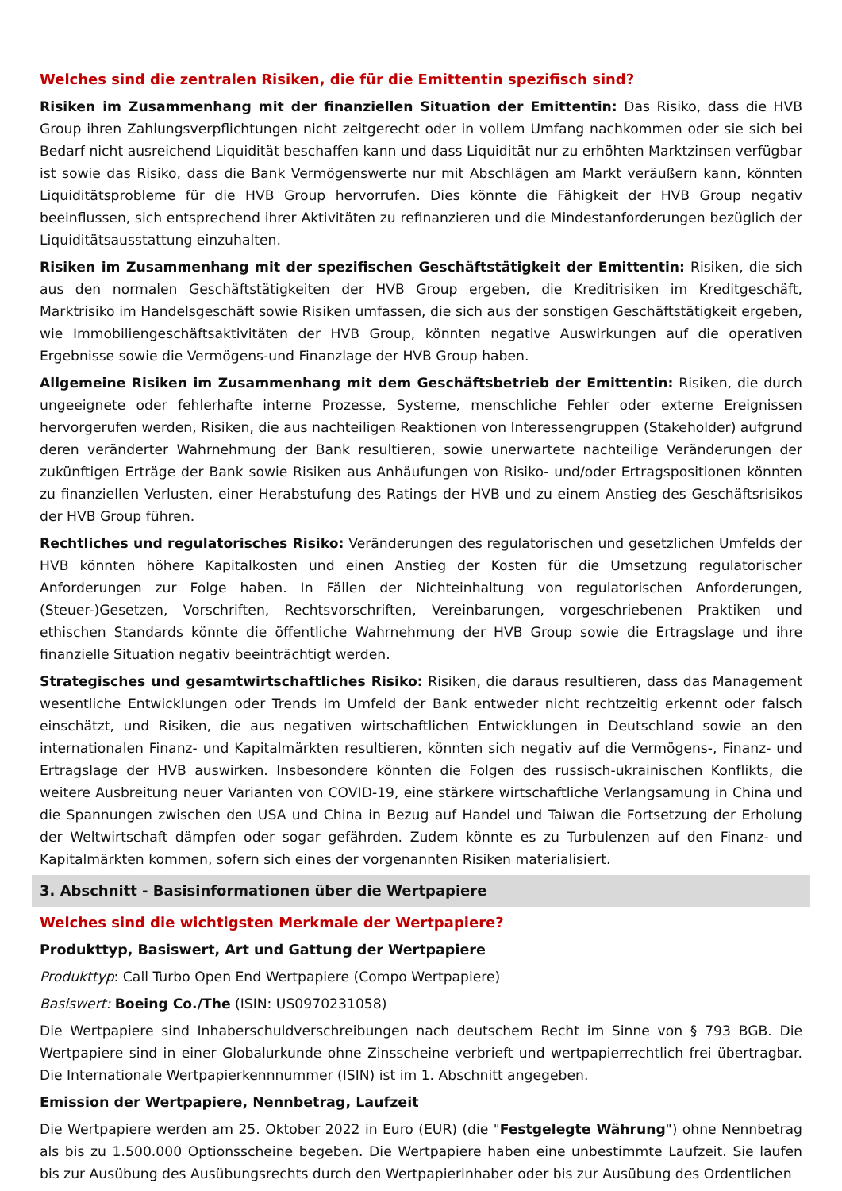Welches sind die zentralen Risiken, die für die Emittentin spezifisch sind?
Risiken im Zusammenhang mit der finanziellen Situation der Emittentin: Das Risiko, dass die HVB Group ihren Zahlungsverpflichtungen nicht zeitgerecht oder in vollem Umfang nachkommen oder sie sich bei Bedarf nicht ausreichend Liquidität beschaffen kann und dass Liquidität nur zu erhöhten Marktzinsen verfügbar ist sowie das Risiko, dass die Bank Vermögenswerte nur mit Abschlägen am Markt veräußern kann, könnten Liquiditätsprobleme für die HVB Group hervorrufen. Dies könnte die Fähigkeit der HVB Group negativ beeinflussen, sich entsprechend ihrer Aktivitäten zu refinanzieren und die Mindestanforderungen bezüglich der Liquiditätsausstattung einzuhalten.
Risiken im Zusammenhang mit der spezifischen Geschäftstätigkeit der Emittentin: Risiken, die sich aus den normalen Geschäftstätigkeiten der HVB Group ergeben, die Kreditrisiken im Kreditgeschäft, Marktrisiko im Handelsgeschäft sowie Risiken umfassen, die sich aus der sonstigen Geschäftstätigkeit ergeben, wie Immobiliengeschäftsaktivitäten der HVB Group, könnten negative Auswirkungen auf die operativen Ergebnisse sowie die Vermögens-und Finanzlage der HVB Group haben.
Allgemeine Risiken im Zusammenhang mit dem Geschäftsbetrieb der Emittentin: Risiken, die durch ungeeignete oder fehlerhafte interne Prozesse, Systeme, menschliche Fehler oder externe Ereignissen hervorgerufen werden, Risiken, die aus nachteiligen Reaktionen von Interessengruppen (Stakeholder) aufgrund deren veränderter Wahrnehmung der Bank resultieren, sowie unerwartete nachteilige Veränderungen der zukünftigen Erträge der Bank sowie Risiken aus Anhäufungen von Risiko- und/oder Ertragspositionen könnten zu finanziellen Verlusten, einer Herabstufung des Ratings der HVB und zu einem Anstieg des Geschäftsrisikos der HVB Group führen.
Rechtliches und regulatorisches Risiko: Veränderungen des regulatorischen und gesetzlichen Umfelds der HVB könnten höhere Kapitalkosten und einen Anstieg der Kosten für die Umsetzung regulatorischer Anforderungen zur Folge haben. In Fällen der Nichteinhaltung von regulatorischen Anforderungen, (Steuer-)Gesetzen, Vorschriften, Rechtsvorschriften, Vereinbarungen, vorgeschriebenen Praktiken und ethischen Standards könnte die öffentliche Wahrnehmung der HVB Group sowie die Ertragslage und ihre finanzielle Situation negativ beeinträchtigt werden.
Strategisches und gesamtwirtschaftliches Risiko: Risiken, die daraus resultieren, dass das Management wesentliche Entwicklungen oder Trends im Umfeld der Bank entweder nicht rechtzeitig erkennt oder falsch einschätzt, und Risiken, die aus negativen wirtschaftlichen Entwicklungen in Deutschland sowie an den internationalen Finanz- und Kapitalmärkten resultieren, könnten sich negativ auf die Vermögens-, Finanz- und Ertragslage der HVB auswirken. Insbesondere könnten die Folgen des russisch-ukrainischen Konflikts, die weitere Ausbreitung neuer Varianten von COVID-19, eine stärkere wirtschaftliche Verlangsamung in China und die Spannungen zwischen den USA und China in Bezug auf Handel und Taiwan die Fortsetzung der Erholung der Weltwirtschaft dämpfen oder sogar gefährden. Zudem könnte es zu Turbulenzen auf den Finanz- und Kapitalmärkten kommen, sofern sich eines der vorgenannten Risiken materialisiert.
3. Abschnitt - Basisinformationen über die Wertpapiere
Welches sind die wichtigsten Merkmale der Wertpapiere?
Produkttyp, Basiswert, Art und Gattung der Wertpapiere
Produkttyp: Call Turbo Open End Wertpapiere (Compo Wertpapiere)
Basiswert: Boeing Co./The (ISIN: US0970231058)
Die Wertpapiere sind Inhaberschuldverschreibungen nach deutschem Recht im Sinne von § 793 BGB. Die Wertpapiere sind in einer Globalurkunde ohne Zinsscheine verbrieft und wertpapierrechtlich frei übertragbar. Die Internationale Wertpapierkennnummer (ISIN) ist im 1. Abschnitt angegeben.
Emission der Wertpapiere, Nennbetrag, Laufzeit
Die Wertpapiere werden am 25. Oktober 2022 in Euro (EUR) (die "Festgelegte Währung") ohne Nennbetrag als bis zu 1.500.000 Optionsscheine begeben. Die Wertpapiere haben eine unbestimmte Laufzeit. Sie laufen bis zur Ausübung des Ausübungsrechts durch den Wertpapierinhaber oder bis zur Ausübung des Ordentlichen